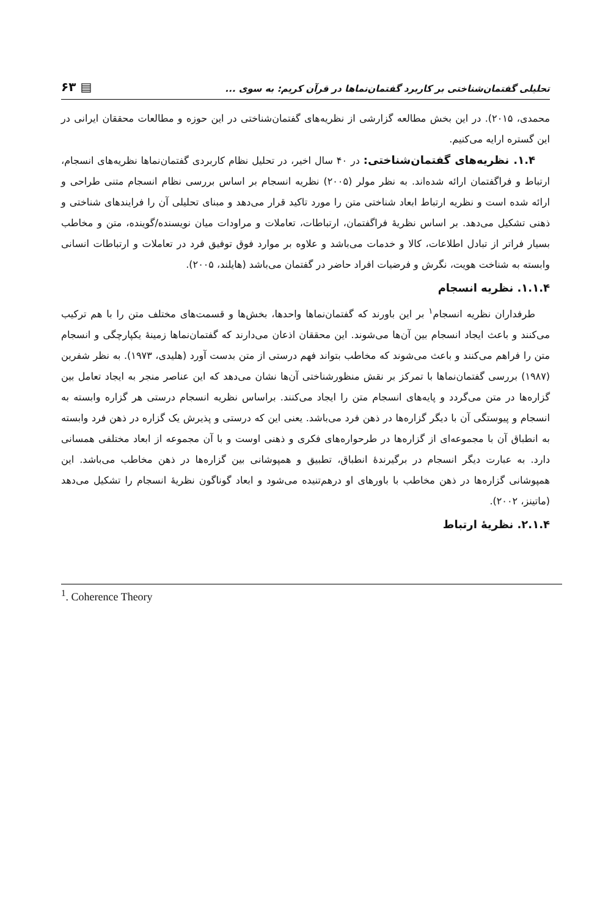تحلیلی گفتمان‌شناختی بر کاربرد گفتمان‌نماها در قرآن کریم: به سوی ... ▤ ۶۳
محمدی، ۲۰۱۵). در این بخش مطالعه گزارشی از نظریه‌های گفتمان‌شناختی در این حوزه و مطالعات محققان ایرانی در این گستره ارایه می‌کنیم.
۱.۴. نظریه‌های گفتمان‌شناختی: در ۴۰ سال اخیر، در تحلیل نظام کاربردی گفتمان‌نماها نظریه‌های انسجام، ارتباط و فراگفتمان ارائه شده‌اند. به نظر مولر (۲۰۰۵) نظریه انسجام بر اساس بررسی نظام انسجام متنی طراحی و ارائه شده است و نظریه ارتباط ابعاد شناختی متن را مورد تاکید قرار می‌دهد و مبنای تحلیلی آن را فرایندهای شناختی و ذهنی تشکیل می‌دهد. بر اساس نظریهٔ فراگفتمان، ارتباطات، تعاملات و مراودات میان نویسنده/گوینده، متن و مخاطب بسیار فراتر از تبادل اطلاعات، کالا و خدمات می‌باشد و علاوه بر موارد فوق توفیق فرد در تعاملات و ارتباطات انسانی وابسته به شناخت هویت، نگرش و فرضیات افراد حاضر در گفتمان می‌باشد (هایلند، ۲۰۰۵).
۱.۱.۴. نظریه انسجام
طرفداران نظریه انسجام<sup>۱</sup> بر این باورند که گفتمان‌نماها واحدها، بخش‌ها و قسمت‌های مختلف متن را با هم ترکیب می‌کنند و باعث ایجاد انسجام بین آن‌ها می‌شوند. این محققان اذعان می‌دارند که گفتمان‌نماها زمینهٔ یکپارچگی و انسجام متن را فراهم می‌کنند و باعث می‌شوند که مخاطب بتواند فهم درستی از متن بدست آورد (هلیدی، ۱۹۷۳). به نظر شفرین (۱۹۸۷) بررسی گفتمان‌نماها با تمرکز بر نقش منظورشناختی آن‌ها نشان می‌دهد که این عناصر منجر به ایجاد تعامل بین گزاره‌ها در متن می‌گردد و پایه‌های انسجام متن را ایجاد می‌کنند. براساس نظریه انسجام درستی هر گزاره وابسته به انسجام و پیوستگی آن با دیگر گزاره‌ها در ذهن فرد می‌باشد. یعنی این که درستی و پذیرش یک گزاره در ذهن فرد وابسته به انطباق آن با مجموعه‌ای از گزاره‌ها در طرحواره‌های فکری و ذهنی اوست و با آن مجموعه از ابعاد مختلفی همسانی دارد. به عبارت دیگر انسجام در برگیرندهٔ انطباق، تطبیق و همپوشانی بین گزاره‌ها در ذهن مخاطب می‌باشد. این همپوشانی گزاره‌ها در ذهن مخاطب با باورهای او درهم‌تنیده می‌شود و ابعاد گوناگون نظریهٔ انسجام را تشکیل می‌دهد (ماتینز، ۲۰۰۲).
۲.۱.۴. نظریهٔ ارتباط
<sup>1</sup>. Coherence Theory